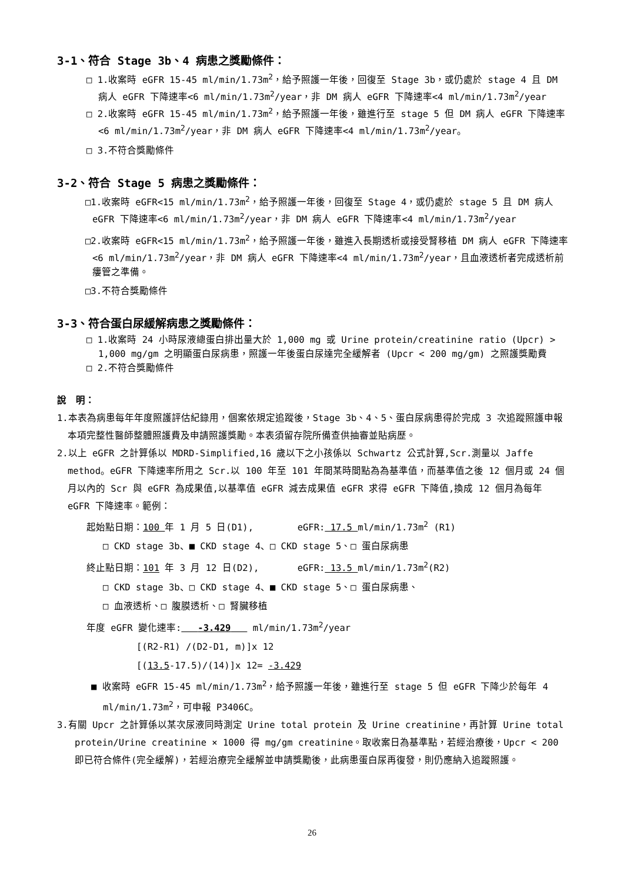3-1、符合 Stage 3b、4 病患之獎勵條件：
□ 1.收案時 eGFR 15-45 ml/min/1.73m<sup>2</sup>，給予照護一年後，回復至 Stage 3b，或仍處於 stage 4 且 DM 病人 eGFR 下降速率<6 ml/min/1.73m<sup>2</sup>/year，非 DM 病人 eGFR 下降速率<4 ml/min/1.73m<sup>2</sup>/year
□ 2.收案時 eGFR 15-45 ml/min/1.73m<sup>2</sup>，給予照護一年後，雖進行至 stage 5 但 DM 病人 eGFR 下降速率<6 ml/min/1.73m<sup>2</sup>/year，非 DM 病人 eGFR 下降速率<4 ml/min/1.73m<sup>2</sup>/year。
□ 3.不符合獎勵條件
3-2、符合 Stage 5 病患之獎勵條件：
□1.收案時 eGFR<15 ml/min/1.73m<sup>2</sup>，給予照護一年後，回復至 Stage 4，或仍處於 stage 5 且 DM 病人 eGFR 下降速率<6 ml/min/1.73m<sup>2</sup>/year，非 DM 病人 eGFR 下降速率<4 ml/min/1.73m<sup>2</sup>/year
□2.收案時 eGFR<15 ml/min/1.73m<sup>2</sup>，給予照護一年後，雖進入長期透析或接受腎移植 DM 病人 eGFR 下降速率<6 ml/min/1.73m<sup>2</sup>/year，非 DM 病人 eGFR 下降速率<4 ml/min/1.73m<sup>2</sup>/year，且血液透析者完成透析前瘻管之準備。
□3.不符合獎勵條件
3-3、符合蛋白尿緩解病患之獎勵條件：
□ 1.收案時 24 小時尿液總蛋白排出量大於 1,000 mg 或 Urine protein/creatinine ratio (Upcr) > 1,000 mg/gm 之明顯蛋白尿病患，照護一年後蛋白尿達完全緩解者 (Upcr < 200 mg/gm) 之照護獎勵費
□ 2.不符合獎勵條件
說　明：
1.本表為病患每年年度照護評估紀錄用，個案依規定追蹤後，Stage 3b、4、5、蛋白尿病患得於完成 3 次追蹤照護申報本項完整性醫師整體照護費及申請照護獎勵。本表須留存院所備查供抽審並貼病歷。
2.以上 eGFR 之計算係以 MDRD-Simplified,16 歲以下之小孩係以 Schwartz 公式計算,Scr.測量以 Jaffe method。eGFR 下降速率所用之 Scr.以 100 年至 101 年間某時間點為為基準值，而基準值之後 12 個月或 24 個月以內的 Scr 與 eGFR 為成果值,以基準值 eGFR 減去成果值 eGFR 求得 eGFR 下降值,換成 12 個月為每年 eGFR 下降速率。範例：
起始點日期：100 年 1 月 5 日(D1), eGFR: 17.5 ml/min/1.73m<sup>2</sup> (R1)
□ CKD stage 3b、■ CKD stage 4、□ CKD stage 5、□ 蛋白尿病患
終止點日期：101 年 3 月 12 日(D2), eGFR: 13.5 ml/min/1.73m<sup>2</sup>(R2)
□ CKD stage 3b、□ CKD stage 4、■ CKD stage 5、□ 蛋白尿病患、
□ 血液透析、□ 腹膜透析、□ 腎臟移植
年度 eGFR 變化速率: -3.429 ml/min/1.73m<sup>2</sup>/year
[(R2-R1) /(D2-D1, m)]x 12
[(13.5-17.5)/(14)]x 12= -3.429
■ 收案時 eGFR 15-45 ml/min/1.73m<sup>2</sup>，給予照護一年後，雖進行至 stage 5 但 eGFR 下降少於每年 4 ml/min/1.73m<sup>2</sup>，可申報 P3406C。
3.有關 Upcr 之計算係以某次尿液同時測定 Urine total protein 及 Urine creatinine，再計算 Urine total protein/Urine creatinine × 1000 得 mg/gm creatinine。取收案日為基準點，若經治療後，Upcr < 200 即已符合條件(完全緩解)，若經治療完全緩解並申請獎勵後，此病患蛋白尿再復發，則仍應納入追蹤照護。
26